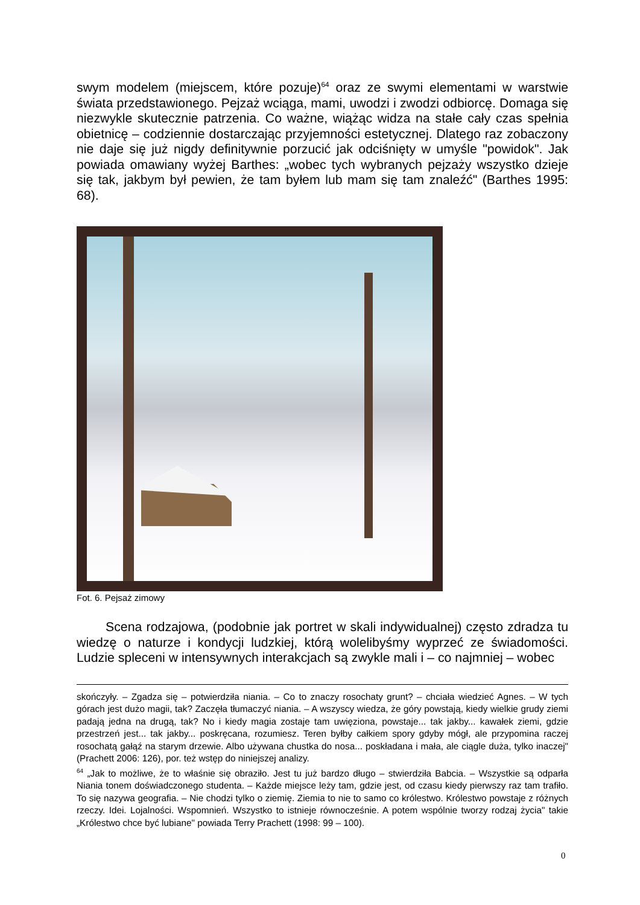swym modelem (miejscem, które pozuje)<sup>64</sup> oraz ze swymi elementami w warstwie świata przedstawionego. Pejzaż wciąga, mami, uwodzi i zwodzi odbiorcę. Domaga się niezwykle skutecznie patrzenia. Co ważne, wiążąc widza na stałe cały czas spełnia obietnicę – codziennie dostarczając przyjemności estetycznej. Dlatego raz zobaczony nie daje się już nigdy definitywnie porzucić jak odciśnięty w umyśle "powidok". Jak powiada omawiany wyżej Barthes: „wobec tych wybranych pejzaży wszystko dzieje się tak, jakbym był pewien, że tam byłem lub mam się tam znaleźć" (Barthes 1995: 68).
Fot. 6. Pejsaż zimowy
Scena rodzajowa, (podobnie jak portret w skali indywidualnej) często zdradza tu wiedzę o naturze i kondycji ludzkiej, którą wolelibyśmy wyprzeć ze świadomości. Ludzie spleceni w intensywnych interakcjach są zwykle mali i – co najmniej – wobec
skończyły. – Zgadza się – potwierdziła niania. – Co to znaczy rosochaty grunt? – chciała wiedzieć Agnes. – W tych górach jest dużo magii, tak? Zaczęła tłumaczyć niania. – A wszyscy wiedza, że góry powstają, kiedy wielkie grudy ziemi padają jedna na drugą, tak? No i kiedy magia zostaje tam uwięziona, powstaje... tak jakby... kawałek ziemi, gdzie przestrzeń jest... tak jakby... poskręcana, rozumiesz. Teren byłby całkiem spory gdyby mógł, ale przypomina raczej rosochatą gałąź na starym drzewie. Albo używana chustka do nosa... poskładana i mała, ale ciągle duża, tylko inaczej" (Prachett 2006: 126), por. też wstęp do niniejszej analizy.
<sup>64</sup> „Jak to możliwe, że to właśnie się obraziło. Jest tu już bardzo długo – stwierdziła Babcia. – Wszystkie są odparła Niania tonem doświadczonego studenta. – Każde miejsce leży tam, gdzie jest, od czasu kiedy pierwszy raz tam trafiło. To się nazywa geografia. – Nie chodzi tylko o ziemię. Ziemia to nie to samo co królestwo. Królestwo powstaje z różnych rzeczy. Idei. Lojalności. Wspomnień. Wszystko to istnieje równocześnie. A potem wspólnie tworzy rodzaj życia" takie „Królestwo chce być lubiane" powiada Terry Prachett (1998: 99 – 100).
0